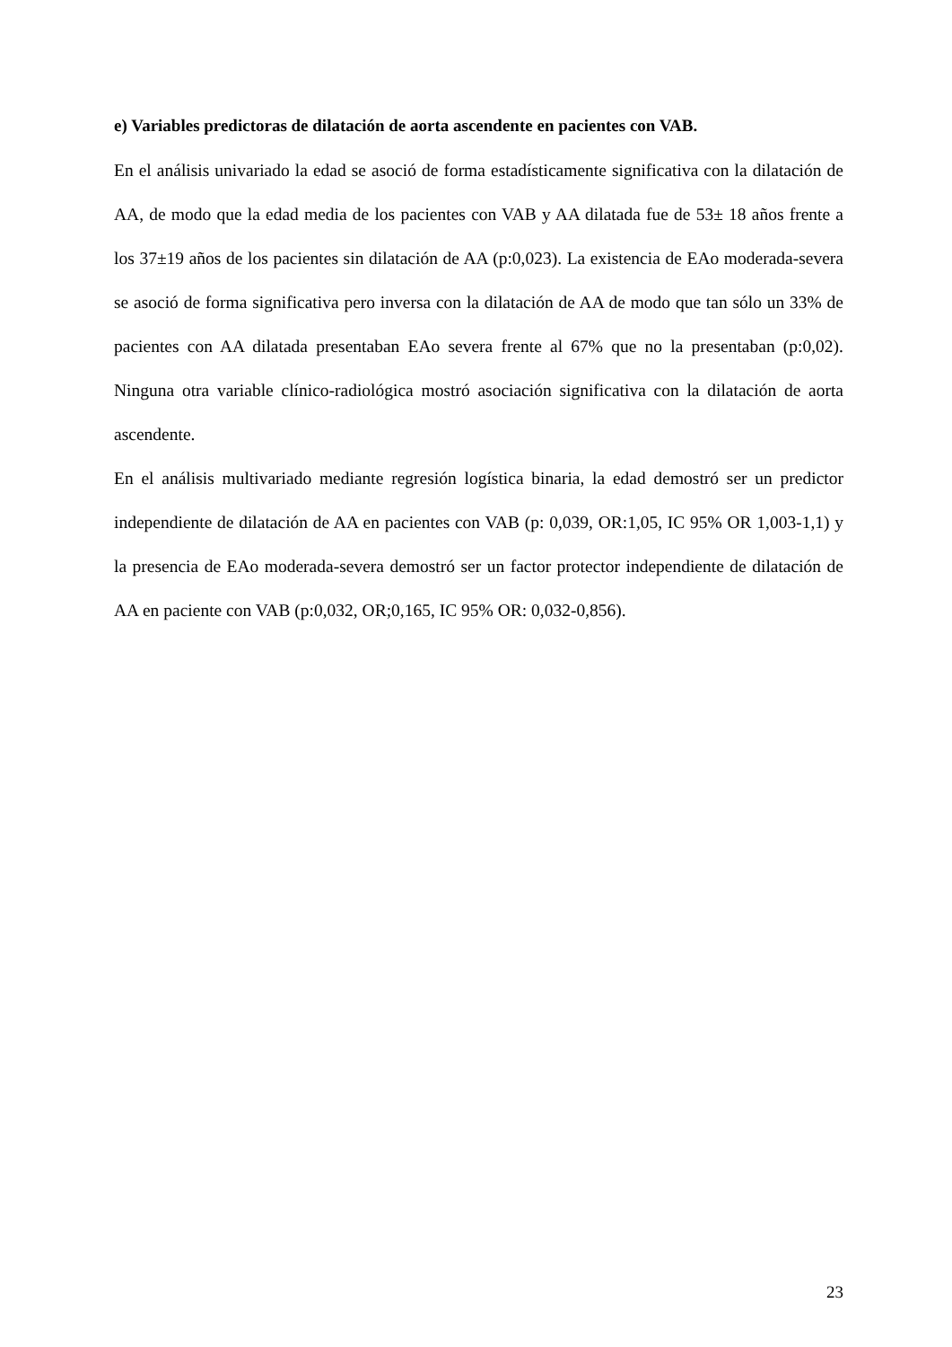e) Variables predictoras de dilatación de aorta ascendente en pacientes con VAB.
En el análisis univariado la edad se asoció de forma estadísticamente significativa con la dilatación de AA, de modo que la edad media de los pacientes con VAB y AA dilatada fue de 53± 18 años frente a los 37±19 años de los pacientes sin dilatación de AA (p:0,023). La existencia de EAo moderada-severa se asoció de forma significativa pero inversa con la dilatación de AA de modo que tan sólo un 33% de pacientes con AA dilatada presentaban EAo severa frente al 67% que no la presentaban (p:0,02). Ninguna otra variable clínico-radiológica mostró asociación significativa con la dilatación de aorta ascendente.
En el análisis multivariado mediante regresión logística binaria, la edad demostró ser un predictor independiente de dilatación de AA en pacientes con VAB (p: 0,039, OR:1,05, IC 95% OR 1,003-1,1) y la presencia de EAo moderada-severa demostró ser un factor protector independiente de dilatación de AA en paciente con VAB (p:0,032, OR;0,165, IC 95% OR: 0,032-0,856).
23